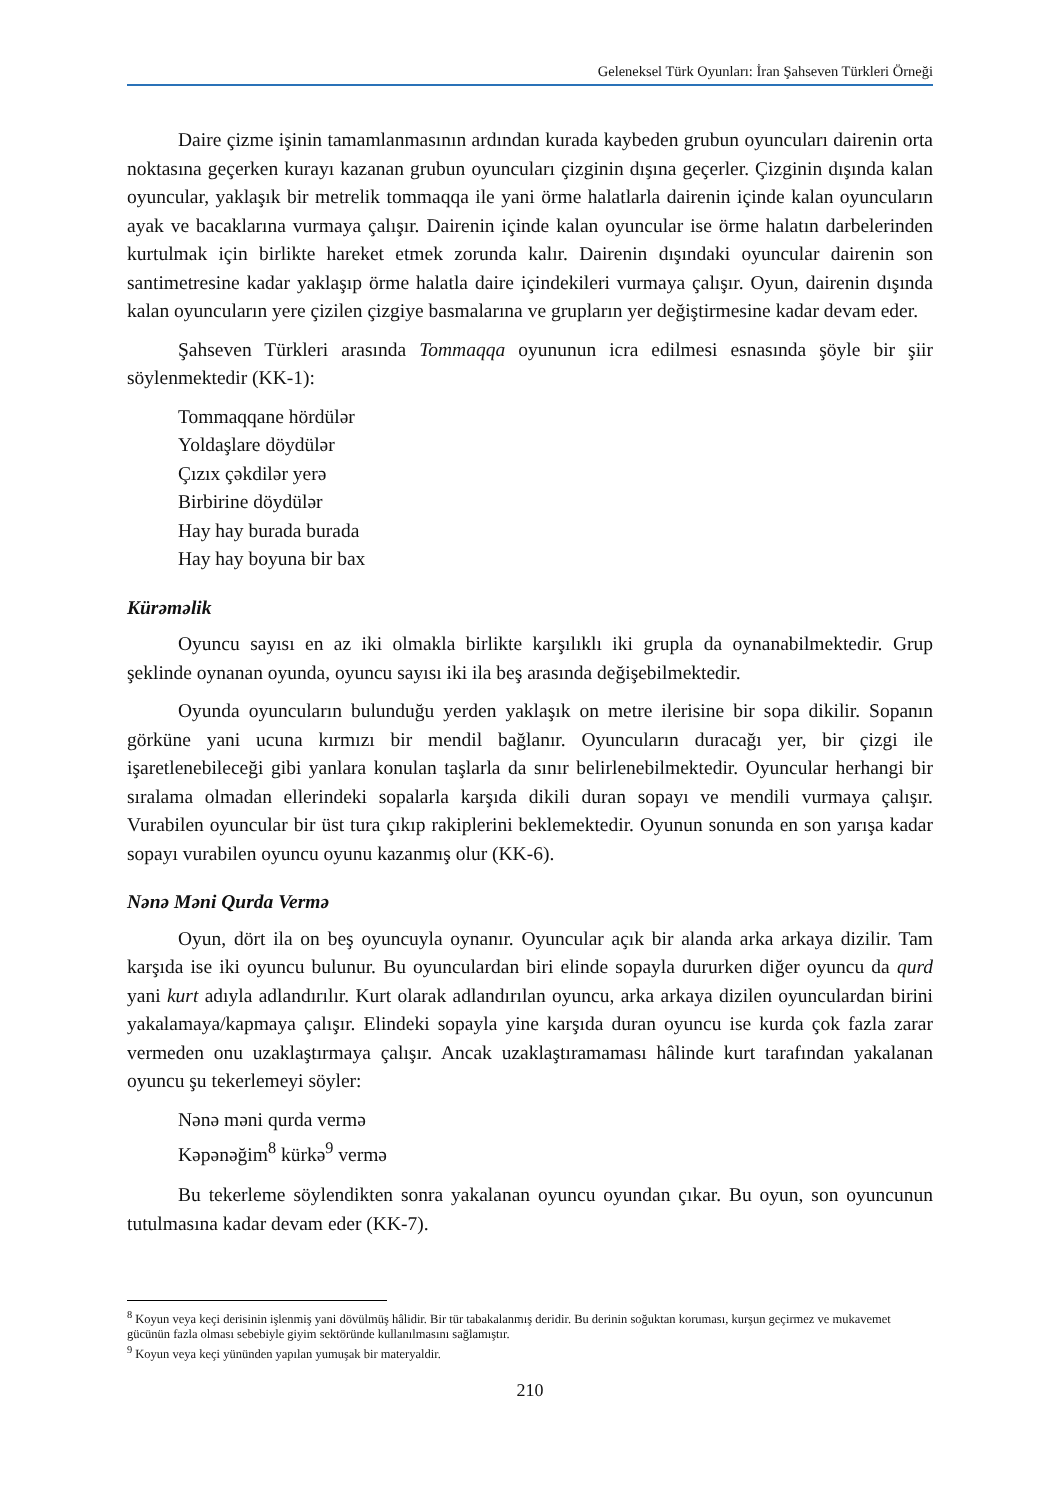Geleneksel Türk Oyunları: İran Şahseven Türkleri Örneği
Daire çizme işinin tamamlanmasının ardından kurada kaybeden grubun oyuncuları dairenin orta noktasına geçerken kurayı kazanan grubun oyuncuları çizginin dışına geçerler. Çizginin dışında kalan oyuncular, yaklaşık bir metrelik tommaqqa ile yani örme halatlarla dairenin içinde kalan oyuncuların ayak ve bacaklarına vurmaya çalışır. Dairenin içinde kalan oyuncular ise örme halatın darbelerinden kurtulmak için birlikte hareket etmek zorunda kalır. Dairenin dışındaki oyuncular dairenin son santimetresine kadar yaklaşıp örme halatla daire içindekileri vurmaya çalışır. Oyun, dairenin dışında kalan oyuncuların yere çizilen çizgiye basmalarına ve grupların yer değiştirmesine kadar devam eder.
Şahseven Türkleri arasında Tommaqqa oyununun icra edilmesi esnasında şöyle bir şiir söylenmektedir (KK-1):
Tommaqqane hördülər
Yoldaşlare döydülər
Çızıx çəkdilər yerə
Birbirine döydülər
Hay hay burada burada
Hay hay boyuna bir bax
Kürəməlik
Oyuncu sayısı en az iki olmakla birlikte karşılıklı iki grupla da oynanabilmektedir. Grup şeklinde oynanan oyunda, oyuncu sayısı iki ila beş arasında değişebilmektedir.
Oyunda oyuncuların bulunduğu yerden yaklaşık on metre ilerisine bir sopa dikilir. Sopanın görküne yani ucuna kırmızı bir mendil bağlanır. Oyuncuların duracağı yer, bir çizgi ile işaretlenebileceği gibi yanlara konulan taşlarla da sınır belirlenebilmektedir. Oyuncular herhangi bir sıralama olmadan ellerindeki sopalarla karşıda dikili duran sopayı ve mendili vurmaya çalışır. Vurabilen oyuncular bir üst tura çıkıp rakiplerini beklemektedir. Oyunun sonunda en son yarışa kadar sopayı vurabilen oyuncu oyunu kazanmış olur (KK-6).
Nənə Məni Qurda Vermə
Oyun, dört ila on beş oyuncuyla oynanır. Oyuncular açık bir alanda arka arkaya dizilir. Tam karşıda ise iki oyuncu bulunur. Bu oyunculardan biri elinde sopayla dururken diğer oyuncu da qurd yani kurt adıyla adlandırılır. Kurt olarak adlandırılan oyuncu, arka arkaya dizilen oyunculardan birini yakalamaya/kapmaya çalışır. Elindeki sopayla yine karşıda duran oyuncu ise kurda çok fazla zarar vermeden onu uzaklaştırmaya çalışır. Ancak uzaklaştıramaması hâlinde kurt tarafından yakalanan oyuncu şu tekerlemeyi söyler:
Nənə məni qurda vermə
Kəpənəğim<sup>8</sup> kürkə<sup>9</sup> vermə
Bu tekerleme söylendikten sonra yakalanan oyuncu oyundan çıkar. Bu oyun, son oyuncunun tutulmasına kadar devam eder (KK-7).
<sup>8</sup> Koyun veya keçi derisinin işlenmiş yani dövülmüş hâlidir. Bir tür tabakalanmış deridir. Bu derinin soğuktan koruması, kurşun geçirmez ve mukavemet gücünün fazla olması sebebiyle giyim sektöründe kullanılmasını sağlamıştır.
<sup>9</sup> Koyun veya keçi yününden yapılan yumuşak bir materyaldir.
210